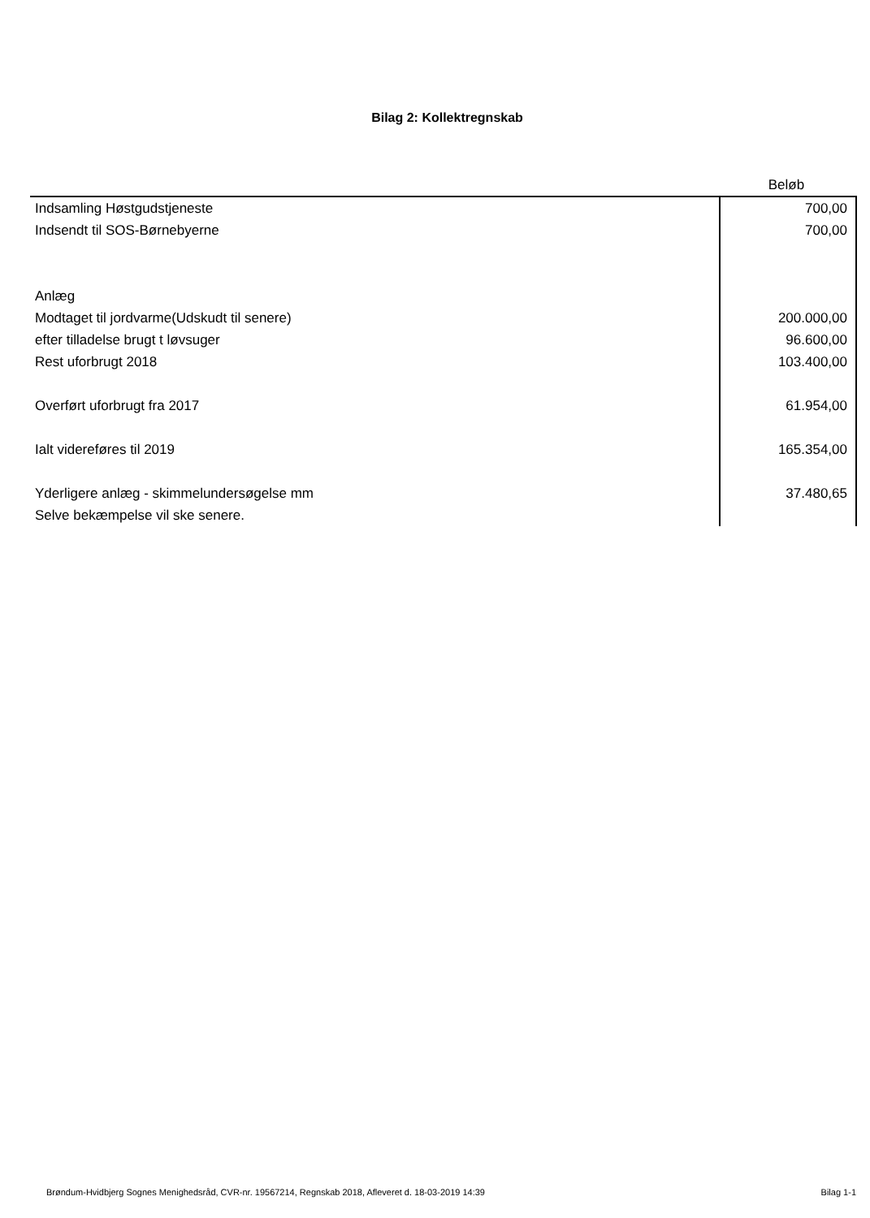Bilag 2: Kollektregnskab
| | Beløb |
| --- | --- |
| Indsamling Høstgudstjeneste | 700,00 |
| Indsendt til SOS-Børnebyerne | 700,00 |
| Anlæg | |
| Modtaget til jordvarme(Udskudt til senere) | 200.000,00 |
| efter tilladelse brugt t løvsuger | 96.600,00 |
| Rest uforbrugt 2018 | 103.400,00 |
| Overført uforbrugt fra 2017 | 61.954,00 |
| Ialt videreføres til 2019 | 165.354,00 |
| Yderligere anlæg - skimmelundersøgelse mm | 37.480,65 |
| Selve bekæmpelse vil ske senere. | |
Brøndum-Hvidbjerg Sognes Menighedsråd, CVR-nr. 19567214, Regnskab 2018, Afleveret d. 18-03-2019 14:39 Bilag 1-1